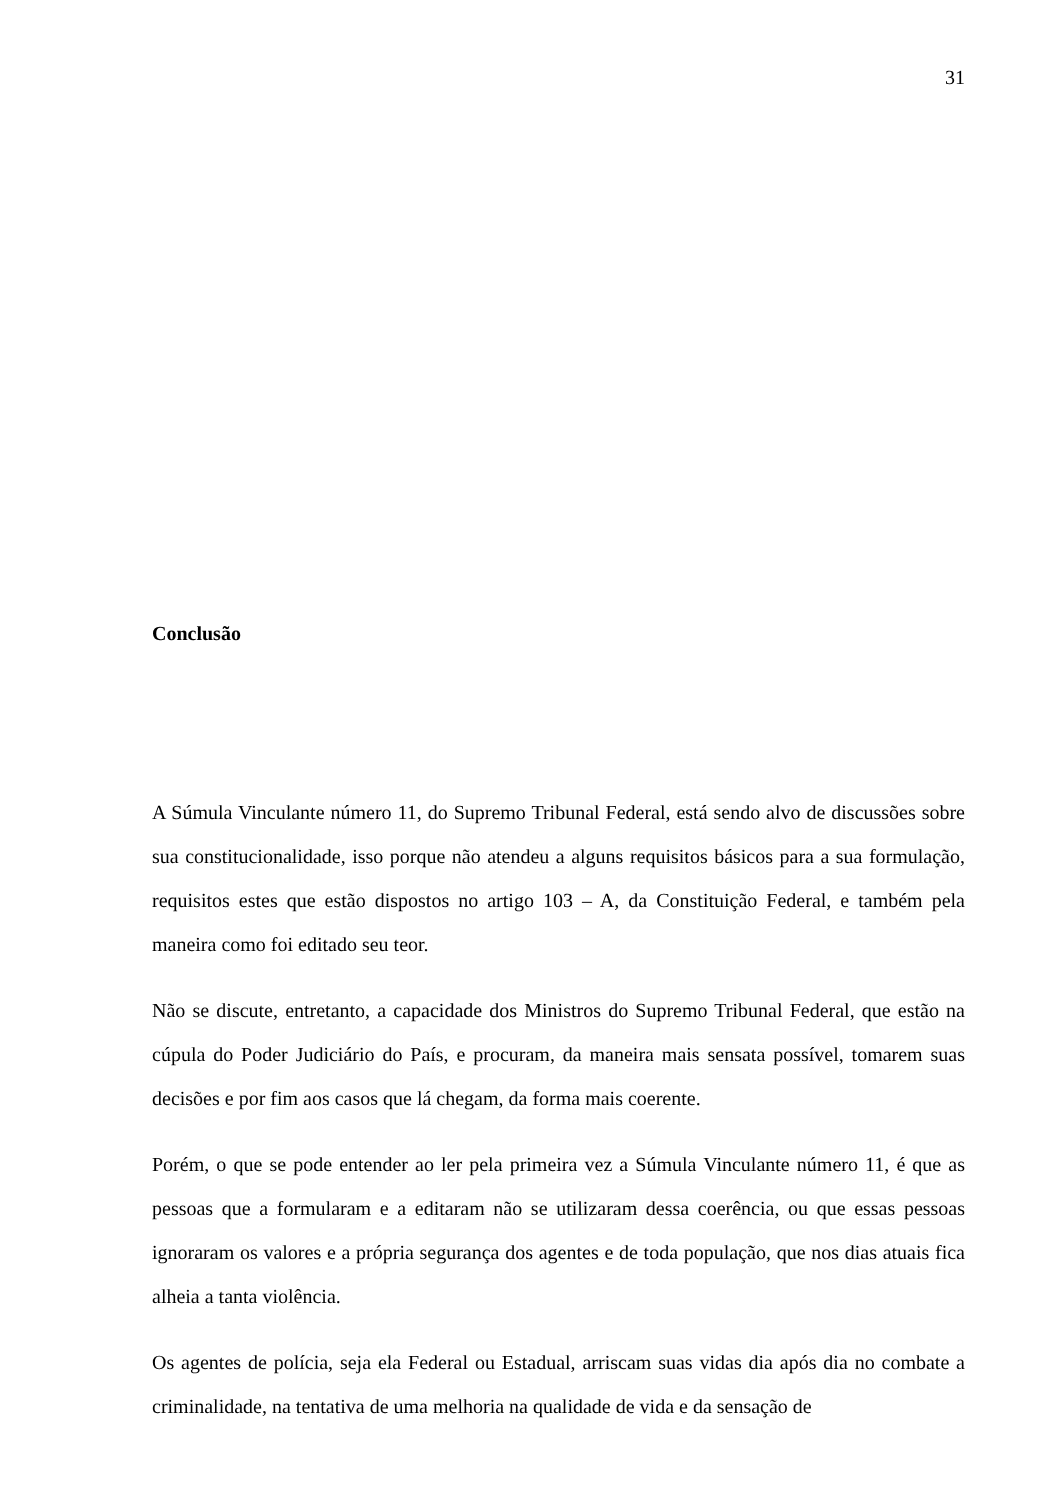31
Conclusão
A Súmula Vinculante número 11, do Supremo Tribunal Federal, está sendo alvo de discussões sobre sua constitucionalidade, isso porque não atendeu a alguns requisitos básicos para a sua formulação, requisitos estes que estão dispostos no artigo 103 – A, da Constituição Federal, e também pela maneira como foi editado seu teor.
Não se discute, entretanto, a capacidade dos Ministros do Supremo Tribunal Federal, que estão na cúpula do Poder Judiciário do País, e procuram, da maneira mais sensata possível, tomarem suas decisões e por fim aos casos que lá chegam, da forma mais coerente.
Porém, o que se pode entender ao ler pela primeira vez a Súmula Vinculante número 11, é que as pessoas que a formularam e a editaram não se utilizaram dessa coerência, ou que essas pessoas ignoraram os valores e a própria segurança dos agentes e de toda população, que nos dias atuais fica alheia a tanta violência.
Os agentes de polícia, seja ela Federal ou Estadual, arriscam suas vidas dia após dia no combate a criminalidade, na tentativa de uma melhoria na qualidade de vida e da sensação de